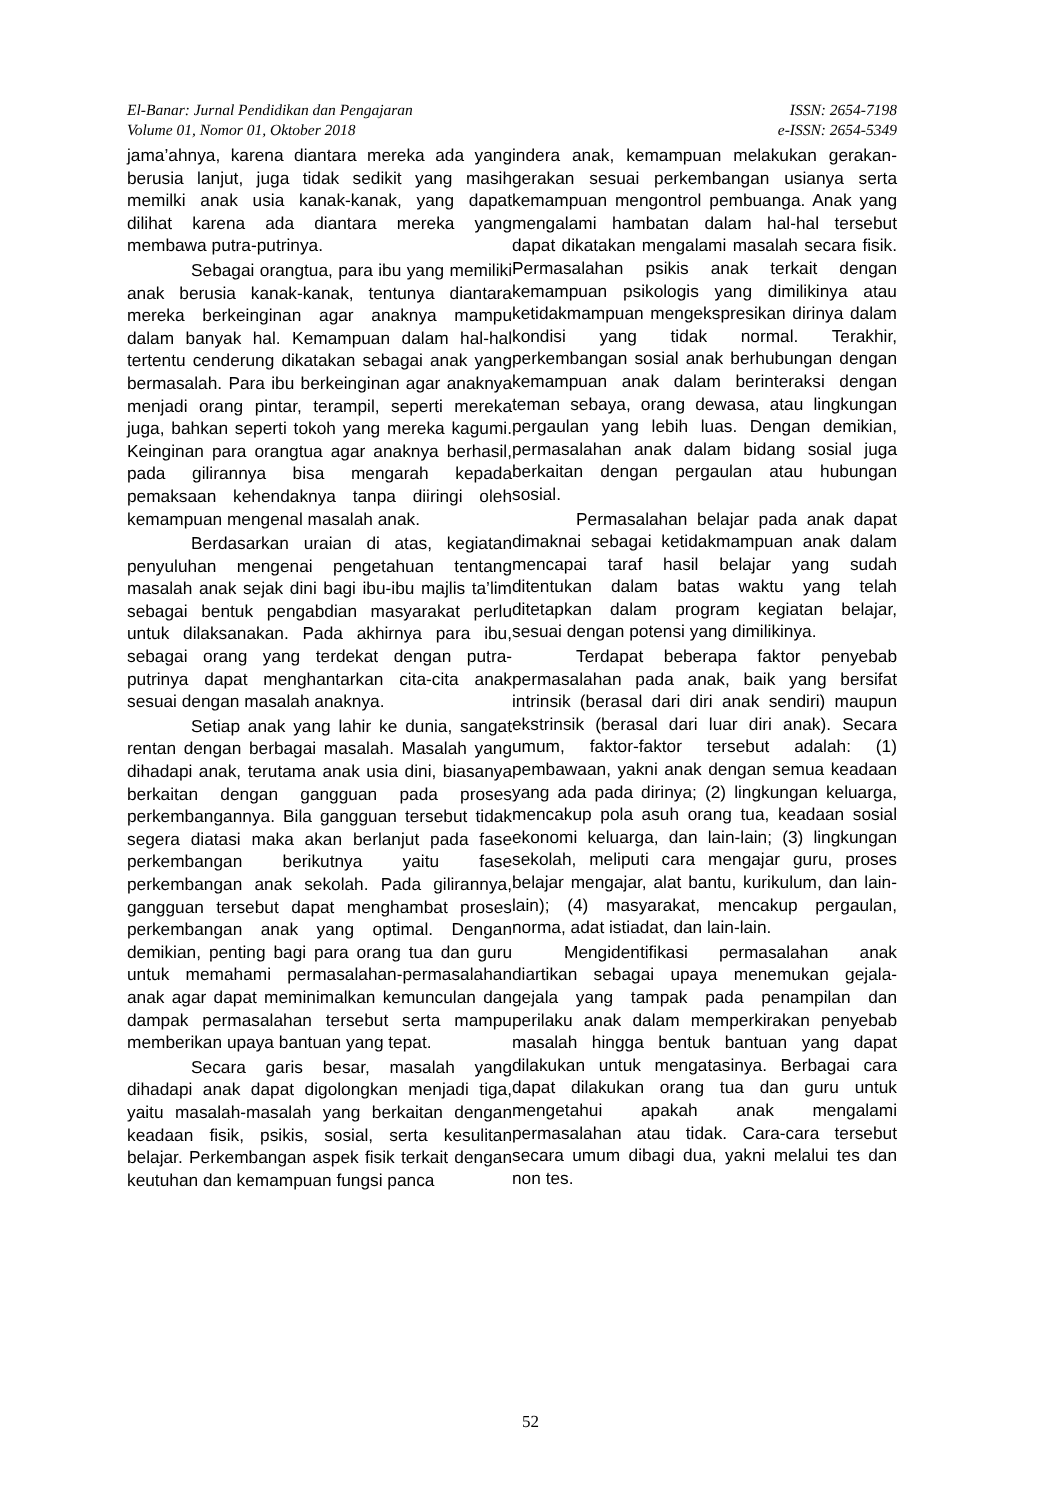El-Banar: Jurnal Pendidikan dan Pengajaran
Volume 01, Nomor 01, Oktober 2018
ISSN: 2654-7198
e-ISSN: 2654-5349
jama’ahnya, karena diantara mereka ada yang berusia lanjut, juga tidak sedikit yang masih memilki anak usia kanak-kanak, yang dapat dilihat karena ada diantara mereka yang membawa putra-putrinya.
Sebagai orangtua, para ibu yang memiliki anak berusia kanak-kanak, tentunya diantara mereka berkeinginan agar anaknya mampu dalam banyak hal. Kemampuan dalam hal-hal tertentu cenderung dikatakan sebagai anak yang bermasalah. Para ibu berkeinginan agar anaknya menjadi orang pintar, terampil, seperti mereka juga, bahkan seperti tokoh yang mereka kagumi. Keinginan para orangtua agar anaknya berhasil, pada gilirannya bisa mengarah kepada pemaksaan kehendaknya tanpa diiringi oleh kemampuan mengenal masalah anak.
Berdasarkan uraian di atas, kegiatan penyuluhan mengenai pengetahuan tentang masalah anak sejak dini bagi ibu-ibu majlis ta’lim sebagai bentuk pengabdian masyarakat perlu untuk dilaksanakan. Pada akhirnya para ibu, sebagai orang yang terdekat dengan putra-putrinya dapat menghantarkan cita-cita anak sesuai dengan masalah anaknya.
Setiap anak yang lahir ke dunia, sangat rentan dengan berbagai masalah. Masalah yang dihadapi anak, terutama anak usia dini, biasanya berkaitan dengan gangguan pada proses perkembangannya. Bila gangguan tersebut tidak segera diatasi maka akan berlanjut pada fase perkembangan berikutnya yaitu fase perkembangan anak sekolah. Pada gilirannya, gangguan tersebut dapat menghambat proses perkembangan anak yang optimal. Dengan demikian, penting bagi para orang tua dan guru untuk memahami permasalahan-permasalahan anak agar dapat meminimalkan kemunculan dan dampak permasalahan tersebut serta mampu memberikan upaya bantuan yang tepat.
Secara garis besar, masalah yang dihadapi anak dapat digolongkan menjadi tiga, yaitu masalah-masalah yang berkaitan dengan keadaan fisik, psikis, sosial, serta kesulitan belajar. Perkembangan aspek fisik terkait dengan keutuhan dan kemampuan fungsi panca
indera anak, kemampuan melakukan gerakan-gerakan sesuai perkembangan usianya serta kemampuan mengontrol pembuanga. Anak yang mengalami hambatan dalam hal-hal tersebut dapat dikatakan mengalami masalah secara fisik. Permasalahan psikis anak terkait dengan kemampuan psikologis yang dimilikinya atau ketidakmampuan mengekspresikan dirinya dalam kondisi yang tidak normal. Terakhir, perkembangan sosial anak berhubungan dengan kemampuan anak dalam berinteraksi dengan teman sebaya, orang dewasa, atau lingkungan pergaulan yang lebih luas. Dengan demikian, permasalahan anak dalam bidang sosial juga berkaitan dengan pergaulan atau hubungan sosial.
Permasalahan belajar pada anak dapat dimaknai sebagai ketidakmampuan anak dalam mencapai taraf hasil belajar yang sudah ditentukan dalam batas waktu yang telah ditetapkan dalam program kegiatan belajar, sesuai dengan potensi yang dimilikinya.
Terdapat beberapa faktor penyebab permasalahan pada anak, baik yang bersifat intrinsik (berasal dari diri anak sendiri) maupun ekstrinsik (berasal dari luar diri anak). Secara umum, faktor-faktor tersebut adalah: (1) pembawaan, yakni anak dengan semua keadaan yang ada pada dirinya; (2) lingkungan keluarga, mencakup pola asuh orang tua, keadaan sosial ekonomi keluarga, dan lain-lain; (3) lingkungan sekolah, meliputi cara mengajar guru, proses belajar mengajar, alat bantu, kurikulum, dan lain-lain); (4) masyarakat, mencakup pergaulan, norma, adat istiadat, dan lain-lain.
Mengidentifikasi permasalahan anak diartikan sebagai upaya menemukan gejala-gejala yang tampak pada penampilan dan perilaku anak dalam memperkirakan penyebab masalah hingga bentuk bantuan yang dapat dilakukan untuk mengatasinya. Berbagai cara dapat dilakukan orang tua dan guru untuk mengetahui apakah anak mengalami permasalahan atau tidak. Cara-cara tersebut secara umum dibagi dua, yakni melalui tes dan non tes.
52